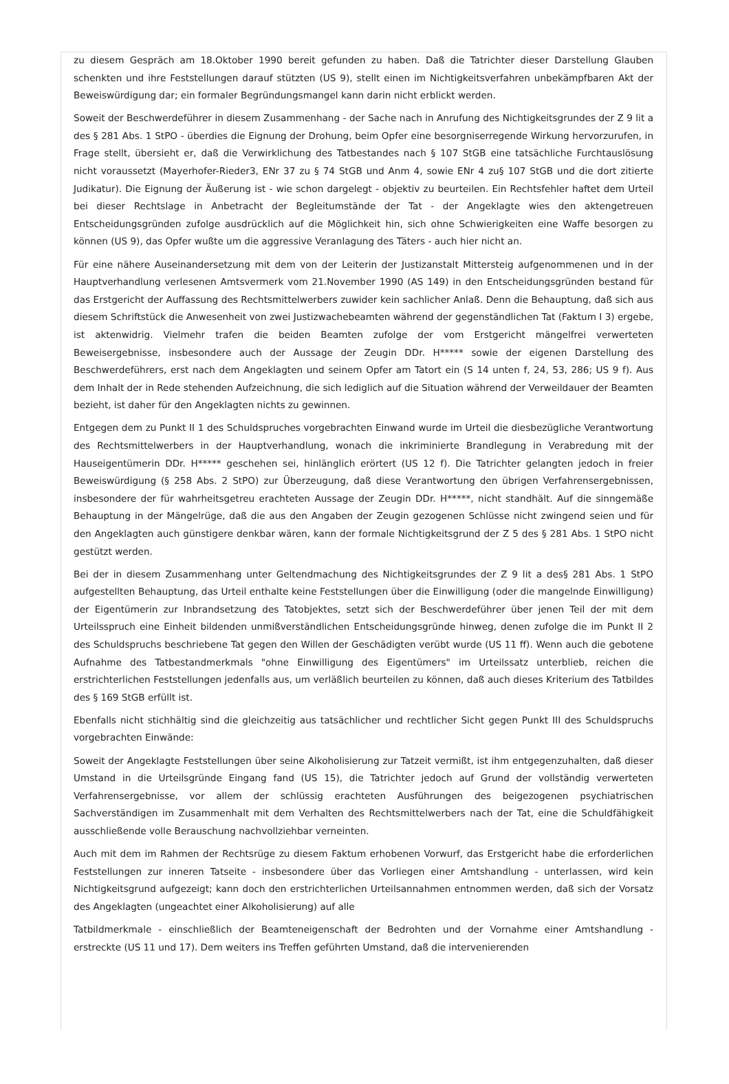zu diesem Gespräch am 18.Oktober 1990 bereit gefunden zu haben. Daß die Tatrichter dieser Darstellung Glauben schenkten und ihre Feststellungen darauf stützten (US 9), stellt einen im Nichtigkeitsverfahren unbekämpfbaren Akt der Beweiswürdigung dar; ein formaler Begründungsmangel kann darin nicht erblickt werden.
Soweit der Beschwerdeführer in diesem Zusammenhang - der Sache nach in Anrufung des Nichtigkeitsgrundes der Z 9 lit a des § 281 Abs. 1 StPO - überdies die Eignung der Drohung, beim Opfer eine besorgniserregende Wirkung hervorzurufen, in Frage stellt, übersieht er, daß die Verwirklichung des Tatbestandes nach § 107 StGB eine tatsächliche Furchtauslösung nicht voraussetzt (Mayerhofer-Rieder3, ENr 37 zu § 74 StGB und Anm 4, sowie ENr 4 zu§ 107 StGB und die dort zitierte Judikatur). Die Eignung der Äußerung ist - wie schon dargelegt - objektiv zu beurteilen. Ein Rechtsfehler haftet dem Urteil bei dieser Rechtslage in Anbetracht der Begleitumstände der Tat - der Angeklagte wies den aktengetreuen Entscheidungsgründen zufolge ausdrücklich auf die Möglichkeit hin, sich ohne Schwierigkeiten eine Waffe besorgen zu können (US 9), das Opfer wußte um die aggressive Veranlagung des Täters - auch hier nicht an.
Für eine nähere Auseinandersetzung mit dem von der Leiterin der Justizanstalt Mittersteig aufgenommenen und in der Hauptverhandlung verlesenen Amtsvermerk vom 21.November 1990 (AS 149) in den Entscheidungsgründen bestand für das Erstgericht der Auffassung des Rechtsmittelwerbers zuwider kein sachlicher Anlaß. Denn die Behauptung, daß sich aus diesem Schriftstück die Anwesenheit von zwei Justizwachebeamten während der gegenständlichen Tat (Faktum I 3) ergebe, ist aktenwidrig. Vielmehr trafen die beiden Beamten zufolge der vom Erstgericht mängelfrei verwerteten Beweisergebnisse, insbesondere auch der Aussage der Zeugin DDr. H***** sowie der eigenen Darstellung des Beschwerdeführers, erst nach dem Angeklagten und seinem Opfer am Tatort ein (S 14 unten f, 24, 53, 286; US 9 f). Aus dem Inhalt der in Rede stehenden Aufzeichnung, die sich lediglich auf die Situation während der Verweildauer der Beamten bezieht, ist daher für den Angeklagten nichts zu gewinnen.
Entgegen dem zu Punkt II 1 des Schuldspruches vorgebrachten Einwand wurde im Urteil die diesbezügliche Verantwortung des Rechtsmittelwerbers in der Hauptverhandlung, wonach die inkriminierte Brandlegung in Verabredung mit der Hauseigentümerin DDr. H***** geschehen sei, hinlänglich erörtert (US 12 f). Die Tatrichter gelangten jedoch in freier Beweiswürdigung (§ 258 Abs. 2 StPO) zur Überzeugung, daß diese Verantwortung den übrigen Verfahrensergebnissen, insbesondere der für wahrheitsgetreu erachteten Aussage der Zeugin DDr. H*****, nicht standhält. Auf die sinngemäße Behauptung in der Mängelrüge, daß die aus den Angaben der Zeugin gezogenen Schlüsse nicht zwingend seien und für den Angeklagten auch günstigere denkbar wären, kann der formale Nichtigkeitsgrund der Z 5 des § 281 Abs. 1 StPO nicht gestützt werden.
Bei der in diesem Zusammenhang unter Geltendmachung des Nichtigkeitsgrundes der Z 9 lit a des§ 281 Abs. 1 StPO aufgestellten Behauptung, das Urteil enthalte keine Feststellungen über die Einwilligung (oder die mangelnde Einwilligung) der Eigentümerin zur Inbrandsetzung des Tatobjektes, setzt sich der Beschwerdeführer über jenen Teil der mit dem Urteilsspruch eine Einheit bildenden unmißverständlichen Entscheidungsgründe hinweg, denen zufolge die im Punkt II 2 des Schuldspruchs beschriebene Tat gegen den Willen der Geschädigten verübt wurde (US 11 ff). Wenn auch die gebotene Aufnahme des Tatbestandmerkmals "ohne Einwilligung des Eigentümers" im Urteilssatz unterblieb, reichen die erstrichterlichen Feststellungen jedenfalls aus, um verläßlich beurteilen zu können, daß auch dieses Kriterium des Tatbildes des § 169 StGB erfüllt ist.
Ebenfalls nicht stichhältig sind die gleichzeitig aus tatsächlicher und rechtlicher Sicht gegen Punkt III des Schuldspruchs vorgebrachten Einwände:
Soweit der Angeklagte Feststellungen über seine Alkoholisierung zur Tatzeit vermißt, ist ihm entgegenzuhalten, daß dieser Umstand in die Urteilsgründe Eingang fand (US 15), die Tatrichter jedoch auf Grund der vollständig verwerteten Verfahrensergebnisse, vor allem der schlüssig erachteten Ausführungen des beigezogenen psychiatrischen Sachverständigen im Zusammenhalt mit dem Verhalten des Rechtsmittelwerbers nach der Tat, eine die Schuldfähigkeit ausschließende volle Berauschung nachvollziehbar verneinten.
Auch mit dem im Rahmen der Rechtsrüge zu diesem Faktum erhobenen Vorwurf, das Erstgericht habe die erforderlichen Feststellungen zur inneren Tatseite - insbesondere über das Vorliegen einer Amtshandlung - unterlassen, wird kein Nichtigkeitsgrund aufgezeigt; kann doch den erstrichterlichen Urteilsannahmen entnommen werden, daß sich der Vorsatz des Angeklagten (ungeachtet einer Alkoholisierung) auf alle
Tatbildmerkmale - einschließlich der Beamteneigenschaft der Bedrohten und der Vornahme einer Amtshandlung - erstreckte (US 11 und 17). Dem weiters ins Treffen geführten Umstand, daß die intervenierenden